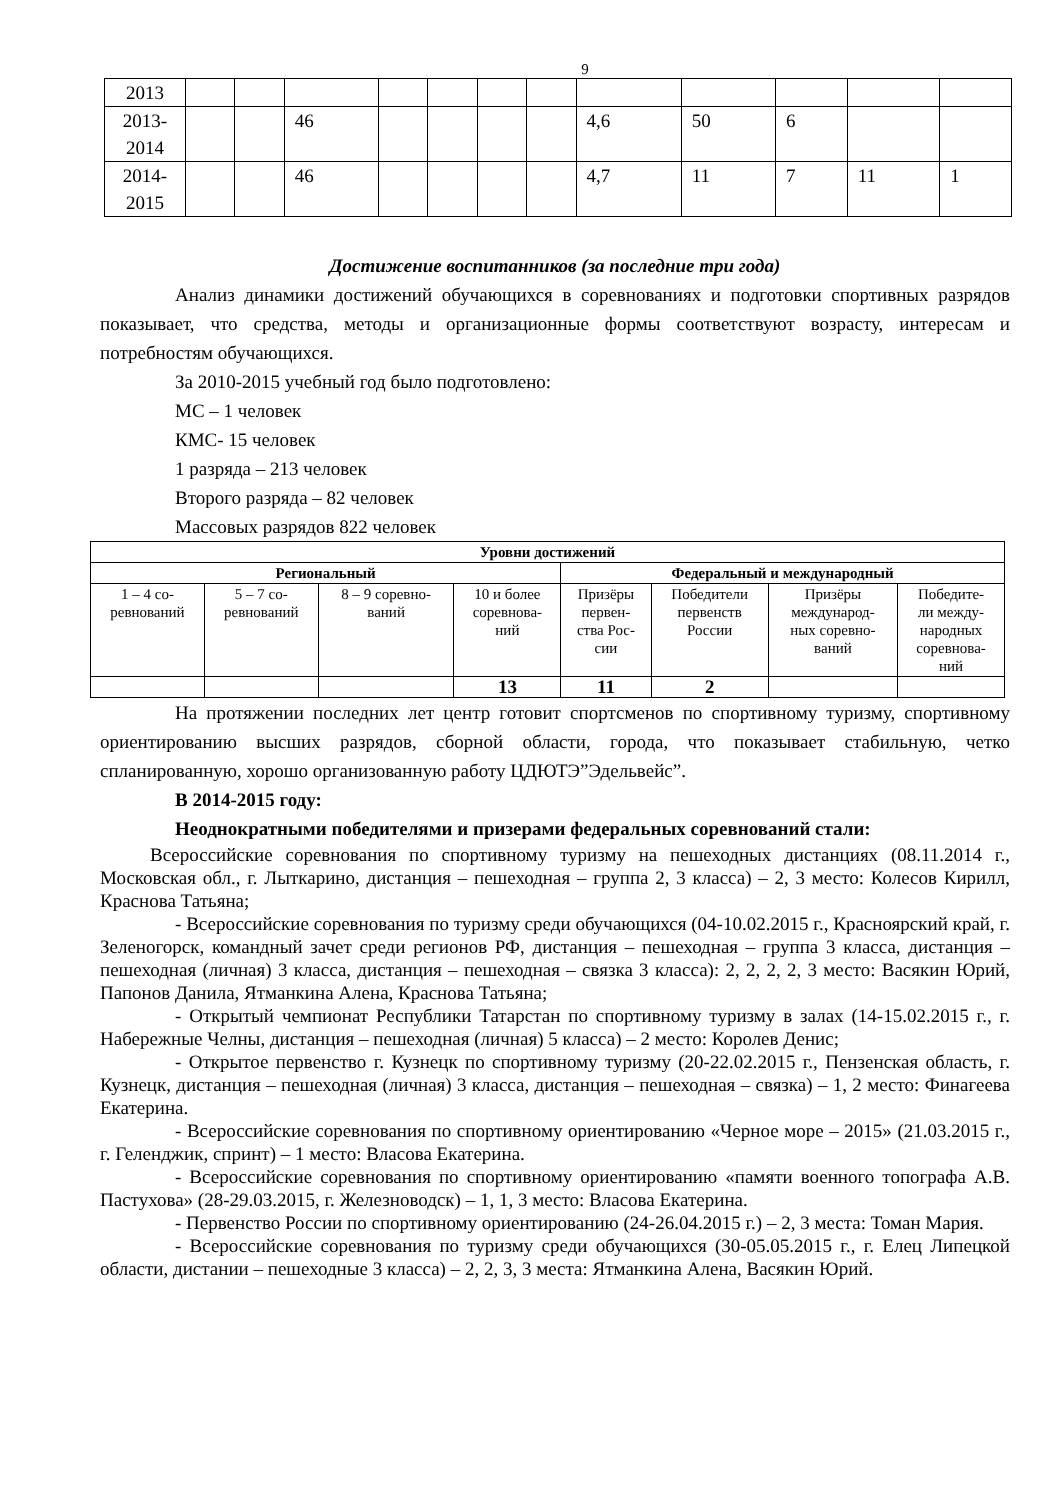9
| 2013 | | | | | | | | | | | | |
| 2013- 2014 | | | 46 | | | | | 4,6 | 50 | 6 | | |
| 2014- 2015 | | | 46 | | | | | 4,7 | 11 | 7 | 11 | 1 |
Достижение воспитанников (за последние три года)
Анализ динамики достижений обучающихся в соревнованиях и подготовки спортивных разрядов показывает, что средства, методы и организационные формы соответствуют возрасту, интересам и потребностям обучающихся.
За 2010-2015 учебный год было подготовлено:
МС – 1 человек
КМС- 15 человек
1 разряда – 213 человек
Второго разряда – 82 человек
Массовых разрядов 822 человек
| Уровни достижений | | | | | | | |
| --- | --- | --- | --- | --- | --- | --- | --- |
| Региональный | | | | Федеральный и международный | | | |
| 1 – 4 со- ревнований | 5 – 7 со- ревнований | 8 – 9 соревно- ваний | 10 и более соревнова- ний | Призёры первен- ства Рос- сии | Победители первенств России | Призёры международ- ных соревно- ваний | Победите- ли между- народных соревнова- ний |
| | | | 13 | 11 | 2 | | |
На протяжении последних лет центр готовит спортсменов по спортивному туризму, спортивному ориентированию высших разрядов, сборной области, города, что показывает стабильную, четко спланированную, хорошо организованную работу ЦДЮТЭ”Эдельвейс”.
В 2014-2015 году:
Неоднократными победителями и призерами федеральных соревнований стали:
Всероссийские соревнования по спортивному туризму на пешеходных дистанциях (08.11.2014 г., Московская обл., г. Лыткарино, дистанция – пешеходная – группа 2, 3 класса) – 2, 3 место: Колесов Кирилл, Краснова Татьяна;
- Всероссийские соревнования по туризму среди обучающихся (04-10.02.2015 г., Красноярский край, г. Зеленогорск, командный зачет среди регионов РФ, дистанция – пешеходная – группа 3 класса, дистанция – пешеходная (личная) 3 класса, дистанция – пешеходная – связка 3 класса): 2, 2, 2, 2, 3 место: Васякин Юрий, Папонов Данила, Ятманкина Алена, Краснова Татьяна;
- Открытый чемпионат Республики Татарстан по спортивному туризму в залах (14-15.02.2015 г., г. Набережные Челны, дистанция – пешеходная (личная) 5 класса) – 2 место: Королев Денис;
- Открытое первенство г. Кузнецк по спортивному туризму (20-22.02.2015 г., Пензенская область, г. Кузнецк, дистанция – пешеходная (личная) 3 класса, дистанция – пешеходная – связка) – 1, 2 место: Финагеева Екатерина.
- Всероссийские соревнования по спортивному ориентированию «Черное море – 2015» (21.03.2015 г., г. Геленджик, спринт) – 1 место: Власова Екатерина.
- Всероссийские соревнования по спортивному ориентированию «памяти военного топографа А.В. Пастухова» (28-29.03.2015, г. Железноводск) – 1, 1, 3 место: Власова Екатерина.
- Первенство России по спортивному ориентированию (24-26.04.2015 г.) – 2, 3 места: Томан Мария.
- Всероссийские соревнования по туризму среди обучающихся (30-05.05.2015 г., г. Елец Липецкой области, дистании – пешеходные 3 класса) – 2, 2, 3, 3 места: Ятманкина Алена, Васякин Юрий.